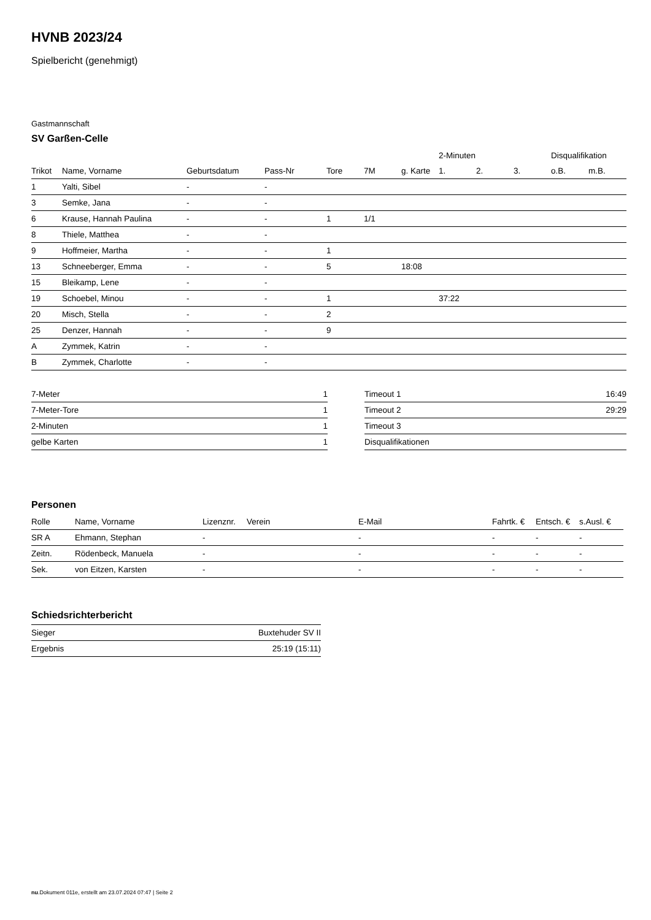HVNB 2023/24
Spielbericht (genehmigt)
Gastmannschaft
SV Garßen-Celle
| | | | | | | | 2-Minuten | | | Disqualifikation | |
| --- | --- | --- | --- | --- | --- | --- | --- | --- | --- | --- | --- |
| Trikot | Name, Vorname | Geburtsdatum | Pass-Nr | Tore | 7M | g. Karte | 1. | 2. | 3. | o.B. | m.B. |
| 1 | Yalti, Sibel | - | - | | | | | | | | |
| 3 | Semke, Jana | - | - | | | | | | | | |
| 6 | Krause, Hannah Paulina | - | - | 1 | 1/1 | | | | | | |
| 8 | Thiele, Matthea | - | - | | | | | | | | |
| 9 | Hoffmeier, Martha | - | - | 1 | | | | | | | |
| 13 | Schneeberger, Emma | - | - | 5 | | 18:08 | | | | | |
| 15 | Bleikamp, Lene | - | - | | | | | | | | |
| 19 | Schoebel, Minou | - | - | 1 | | | 37:22 | | | | |
| 20 | Misch, Stella | - | - | 2 | | | | | | | |
| 25 | Denzer, Hannah | - | - | 9 | | | | | | | |
| A | Zymmek, Katrin | - | - | | | | | | | | |
| B | Zymmek, Charlotte | - | - | | | | | | | | |
| 7-Meter | 1 |
| 7-Meter-Tore | 1 |
| 2-Minuten | 1 |
| gelbe Karten | 1 |
| Timeout 1 | 16:49 |
| Timeout 2 | 29:29 |
| Timeout 3 | |
| Disqualifikationen | |
Personen
| Rolle | Name, Vorname | Lizenznr. | Verein | E-Mail | Fahrtk. € | Entsch. € | s.Ausl. € |
| --- | --- | --- | --- | --- | --- | --- | --- |
| SR A | Ehmann, Stephan | - | | - | - | - | - |
| Zeitn. | Rödenbeck, Manuela | - | | - | - | - | - |
| Sek. | von Eitzen, Karsten | - | | - | - | - | - |
Schiedsrichterbericht
| Sieger | Buxtehuder SV II |
| Ergebnis | 25:19 (15:11) |
nu.Dokument 011e, erstellt am 23.07.2024 07:47 | Seite 2